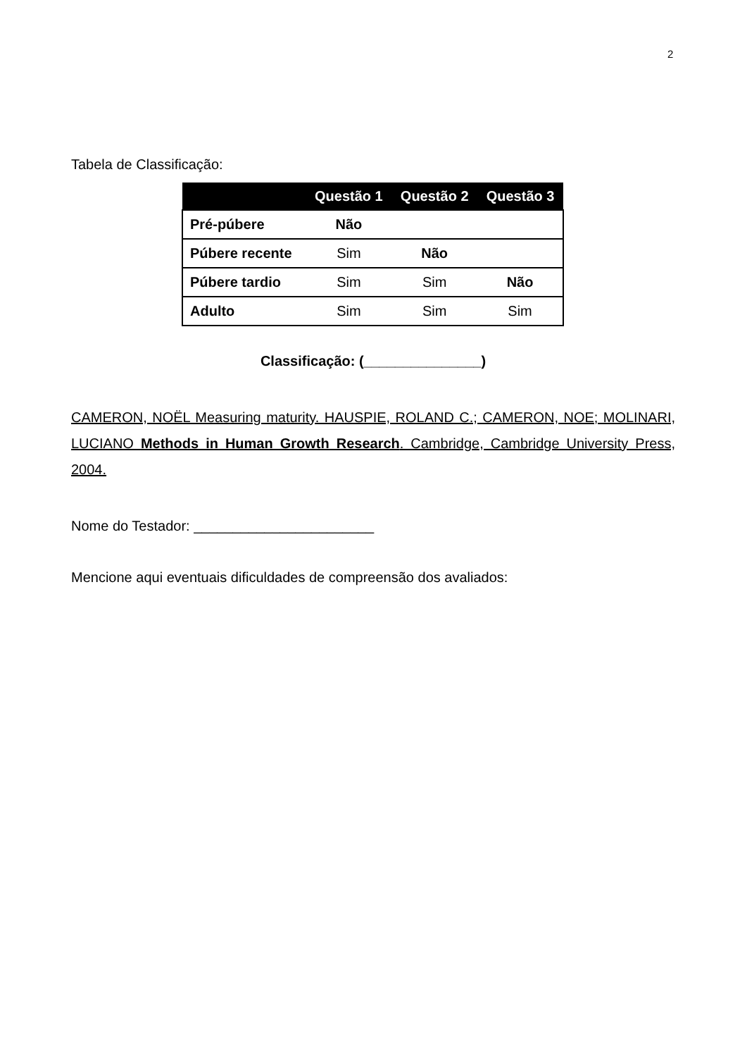2
Tabela de Classificação:
| | Questão 1 | Questão 2 | Questão 3 |
| --- | --- | --- | --- |
| Pré-púbere | Não | | |
| Púbere recente | Sim | Não | |
| Púbere tardio | Sim | Sim | Não |
| Adulto | Sim | Sim | Sim |
Classificação: (_______________)
CAMERON, NOËL Measuring maturity. HAUSPIE, ROLAND C.; CAMERON, NOE; MOLINARI, LUCIANO Methods in Human Growth Research. Cambridge, Cambridge University Press, 2004.
Nome do Testador: _______________________
Mencione aqui eventuais dificuldades de compreensão dos avaliados: